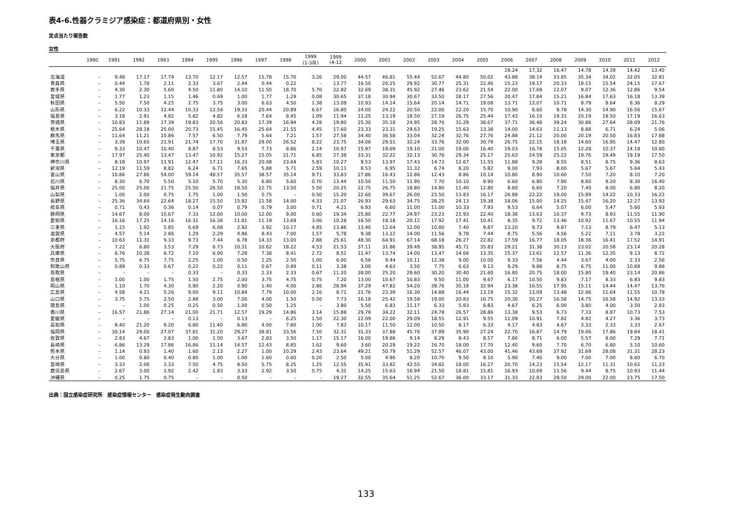表4-6.性器クラミジア感染症：都道府県別・女性
定点当たり報告数
女性
| | 1990 | 1991 | 1992 | 1993 | 1994 | 1995 | 1996 | 1997 | 1998 | 1999 (1-3月) | 1999 (4-12 | 2000 | 2001 | 2002 | 2003 | 2004 | 2005 | 2006 | 2007 | 2008 | 2009 | 2010 | 2011 | 2012 |
| --- | --- | --- | --- | --- | --- | --- | --- | --- | --- | --- | --- | --- | --- | --- | --- | --- | --- | --- | --- | --- | --- | --- | --- | --- |
| | | | | | | | | | | | | | | | | | | 19.24 | 17.32 | 16.47 | 14.78 | 14.39 | 14.42 | 13.45 |
| 北海道 | – | 9.48 | 17.17 | 17.74 | 13.70 | 12.17 | 12.57 | 15.78 | 15.70 | 3.26 | 29.00 | 44.57 | 46.81 | 55.44 | 52.67 | 44.80 | 50.02 | 43.88 | 38.14 | 33.85 | 35.34 | 34.02 | 32.05 | 32.81 |
| 青森県 | – | 0.44 | 1.78 | 2.11 | 2.33 | 3.67 | 2.44 | 0.44 | 0.22 | – | 13.77 | 16.50 | 20.25 | 29.92 | 30.77 | 25.31 | 22.46 | 15.23 | 19.17 | 20.33 | 18.15 | 15.54 | 24.15 | 17.67 |
| 岩手県 | – | 4.30 | 2.30 | 5.60 | 4.50 | 11.80 | 14.10 | 11.50 | 18.70 | 5.70 | 22.92 | 32.69 | 38.31 | 45.92 | 27.46 | 23.62 | 21.54 | 22.00 | 17.69 | 12.07 | 9.07 | 12.36 | 12.86 | 9.54 |
| 宮城県 | – | 1.77 | 1.23 | 1.15 | 1.46 | 0.69 | 1.00 | 1.77 | 1.29 | 0.08 | 30.65 | 37.18 | 30.94 | 30.67 | 33.50 | 28.17 | 27.56 | 20.47 | 17.84 | 15.21 | 16.84 | 17.63 | 16.18 | 13.39 |
| 秋田県 | – | 5.50 | 7.50 | 4.25 | 2.75 | 3.75 | 3.00 | 6.63 | 4.50 | 1.38 | 13.09 | 10.93 | 14.14 | 15.64 | 20.14 | 14.71 | 19.08 | 13.71 | 12.07 | 10.71 | 8.79 | 8.64 | 8.36 | 8.29 |
| 山形県 | – | 6.22 | 10.33 | 12.44 | 10.33 | 12.56 | 19.33 | 20.44 | 20.89 | 6.67 | 16.80 | 24.00 | 24.22 | 20.50 | 22.00 | 22.20 | 15.70 | 10.90 | 8.60 | 9.78 | 14.30 | 14.90 | 16.56 | 15.67 |
| 福島県 | – | 3.18 | 2.91 | 4.82 | 5.82 | 4.82 | 6.18 | 7.64 | 8.45 | 1.09 | 11.94 | 11.25 | 13.19 | 18.50 | 27.19 | 26.75 | 25.44 | 17.43 | 16.10 | 19.31 | 20.19 | 18.50 | 17.19 | 16.63 |
| 茨城県 | – | 10.83 | 11.89 | 17.39 | 19.83 | 20.56 | 20.83 | 17.39 | 16.94 | 4.28 | 19.80 | 25.30 | 35.18 | 24.95 | 28.76 | 31.29 | 38.67 | 37.71 | 36.48 | 39.24 | 30.86 | 27.64 | 28.09 | 21.76 |
| 栃木県 | – | 25.64 | 28.18 | 25.00 | 20.73 | 15.45 | 16.45 | 25.64 | 21.55 | 4.45 | 17.60 | 23.33 | 23.31 | 29.63 | 19.25 | 15.63 | 13.38 | 14.00 | 14.63 | 11.13 | 8.88 | 6.71 | 6.24 | 5.06 |
| 群馬県 | – | 11.64 | 11.21 | 10.86 | 7.57 | 6.50 | 7.79 | 5.64 | 7.21 | 1.57 | 27.58 | 34.40 | 36.58 | 33.04 | 32.24 | 32.76 | 27.76 | 24.88 | 21.12 | 20.00 | 20.19 | 20.50 | 16.83 | 17.88 |
| 埼玉県 | – | 3.39 | 10.65 | 21.91 | 21.74 | 17.70 | 31.87 | 29.00 | 26.52 | 8.22 | 23.75 | 34.06 | 29.51 | 32.24 | 33.76 | 32.00 | 30.79 | 26.75 | 22.15 | 18.18 | 14.60 | 16.95 | 14.47 | 12.80 |
| 千葉県 | – | 9.33 | 10.47 | 10.40 | 8.87 | 8.53 | 9.53 | 7.73 | 8.86 | 2.14 | 10.97 | 15.97 | 19.69 | 19.10 | 21.00 | 19.00 | 16.40 | 19.03 | 16.78 | 15.05 | 12.28 | 10.37 | 14.18 | 10.80 |
| 東京都 | – | 17.97 | 25.40 | 13.47 | 13.47 | 10.92 | 15.27 | 15.05 | 21.71 | 6.85 | 27.38 | 33.31 | 32.22 | 32.13 | 30.76 | 29.34 | 25.17 | 25.63 | 24.59 | 25.22 | 19.76 | 19.49 | 19.19 | 17.50 |
| 神奈川県 | – | 8.18 | 10.97 | 11.91 | 12.47 | 17.11 | 16.33 | 20.08 | 23.64 | 5.83 | 10.27 | 9.53 | 13.97 | 17.43 | 14.73 | 12.67 | 11.55 | 11.88 | 9.28 | 8.55 | 8.51 | 8.75 | 9.36 | 8.63 |
| 新潟県 | – | 12.19 | 11.59 | 8.82 | 6.24 | 6.71 | 7.65 | 5.88 | 5.71 | 2.59 | 10.11 | 8.53 | 6.95 | 11.32 | 6.74 | 8.20 | 5.82 | 9.00 | 7.93 | 8.00 | 5.67 | 5.67 | 5.64 | 5.43 |
| 富山県 | – | 10.86 | 27.86 | 54.00 | 59.14 | 48.57 | 35.57 | 38.57 | 35.14 | 9.71 | 33.83 | 27.86 | 16.43 | 12.86 | 12.43 | 8.86 | 10.14 | 10.80 | 8.90 | 10.60 | 7.50 | 7.20 | 8.10 | 7.20 |
| 石川県 | – | 8.30 | 6.70 | 5.50 | 5.10 | 5.70 | 5.30 | 6.80 | 5.60 | 0.70 | 13.44 | 10.50 | 11.50 | 11.90 | 7.70 | 10.10 | 8.90 | 6.60 | 6.80 | 7.90 | 8.60 | 9.20 | 8.30 | 16.40 |
| 福井県 | – | 25.00 | 25.00 | 21.75 | 25.50 | 26.50 | 18.50 | 22.75 | 13.50 | 5.50 | 20.25 | 22.75 | 26.75 | 18.80 | 14.80 | 11.40 | 12.80 | 8.60 | 6.60 | 7.20 | 7.40 | 8.00 | 6.80 | 8.20 |
| 山梨県 | – | 1.00 | 2.00 | 0.75 | 1.75 | 1.00 | 1.50 | 0.75 | – | 0.50 | 15.20 | 22.60 | 39.67 | 26.00 | 23.50 | 13.83 | 16.17 | 26.88 | 22.22 | 19.00 | 15.89 | 14.22 | 10.33 | 16.22 |
| 長野県 | – | 25.36 | 34.64 | 22.64 | 18.27 | 15.50 | 15.92 | 11.58 | 14.00 | 4.33 | 21.07 | 26.93 | 29.63 | 34.75 | 28.25 | 24.13 | 19.38 | 18.06 | 15.00 | 14.25 | 15.47 | 16.20 | 12.27 | 13.93 |
| 岐阜県 | – | 0.71 | 0.43 | 0.36 | 0.14 | 0.07 | 0.79 | 0.79 | 3.00 | 0.71 | 4.21 | 6.93 | 6.60 | 11.00 | 11.00 | 10.33 | 7.93 | 9.53 | 6.64 | 5.07 | 6.00 | 5.47 | 5.60 | 5.93 |
| 静岡県 | – | 14.67 | 8.00 | 10.67 | 7.33 | 12.00 | 10.00 | 12.00 | 9.00 | 0.60 | 19.34 | 25.80 | 22.77 | 24.97 | 23.23 | 21.93 | 22.40 | 18.38 | 13.63 | 10.37 | 9.73 | 8.93 | 11.55 | 11.90 |
| 愛知県 | – | 16.16 | 17.25 | 14.16 | 16.31 | 16.38 | 11.81 | 11.19 | 13.69 | 3.06 | 10.28 | 16.50 | 18.18 | 20.12 | 17.92 | 17.41 | 10.41 | 8.35 | 9.72 | 13.46 | 10.92 | 11.67 | 10.55 | 11.94 |
| 三重県 | – | 1.15 | 1.92 | 5.85 | 6.69 | 6.08 | 2.92 | 3.92 | 10.17 | 4.85 | 13.86 | 13.40 | 12.64 | 12.00 | 10.80 | 7.40 | 9.87 | 13.20 | 9.73 | 9.87 | 7.13 | 8.79 | 6.47 | 5.13 |
| 滋賀県 | – | 4.57 | 5.14 | 2.86 | 1.29 | 2.29 | 4.86 | 8.43 | 7.00 | 1.57 | 5.78 | 9.38 | 13.22 | 14.00 | 11.56 | 9.78 | 7.44 | 8.75 | 5.56 | 4.56 | 5.22 | 7.11 | 3.78 | 3.22 |
| 京都府 | – | 10.63 | 11.31 | 9.33 | 9.73 | 7.44 | 6.78 | 14.33 | 13.00 | 2.88 | 25.61 | 48.30 | 64.91 | 67.14 | 68.18 | 26.27 | 22.82 | 17.59 | 16.77 | 18.05 | 18.36 | 16.41 | 17.52 | 14.91 |
| 大阪府 | – | 7.22 | 6.80 | 3.53 | 7.29 | 6.73 | 10.31 | 10.62 | 18.22 | 4.53 | 21.53 | 37.11 | 31.86 | 39.49 | 38.95 | 45.71 | 35.83 | 29.21 | 31.38 | 30.13 | 23.02 | 20.58 | 23.14 | 20.28 |
| 兵庫県 | – | 6.76 | 10.38 | 6.72 | 7.10 | 6.00 | 7.28 | 7.38 | 8.41 | 2.72 | 8.51 | 11.47 | 13.74 | 14.00 | 13.47 | 14.68 | 13.35 | 15.37 | 13.61 | 12.57 | 11.36 | 12.35 | 9.13 | 8.72 |
| 奈良県 | – | 5.75 | 6.75 | 7.75 | 2.25 | 1.00 | 0.50 | 1.25 | 2.50 | 1.00 | 6.00 | 6.56 | 9.44 | 10.11 | 12.38 | 9.00 | 10.00 | 9.33 | 7.56 | 4.44 | 3.67 | 4.00 | 2.33 | 2.56 |
| 和歌山県 | – | 0.89 | 0.33 | 0.67 | 0.22 | 0.22 | 0.11 | 0.67 | 0.89 | 0.11 | 3.38 | 3.00 | 4.63 | 3.50 | 7.75 | 6.63 | 9.13 | 9.29 | 9.88 | 8.75 | 6.75 | 11.00 | 10.88 | 9.88 |
| 鳥取県 | – | – | – | – | 0.33 | – | 0.33 | 2.33 | 2.33 | 0.67 | 11.20 | 28.00 | 25.20 | 29.60 | 30.20 | 30.40 | 21.60 | 16.80 | 20.75 | 18.00 | 15.80 | 19.40 | 23.14 | 20.86 |
| 島根県 | – | 1.00 | 1.00 | 1.75 | 1.50 | 2.75 | 2.00 | 3.75 | 4.75 | 0.75 | 7.20 | 13.00 | 10.67 | 10.83 | 9.50 | 11.00 | 9.67 | 6.17 | 10.50 | 9.83 | 7.17 | 8.33 | 6.83 | 9.83 |
| 岡山県 | – | 1.10 | 1.70 | 4.30 | 5.90 | 2.20 | 0.90 | 1.40 | 4.00 | 2.86 | 28.94 | 37.29 | 47.82 | 54.20 | 39.76 | 35.18 | 32.94 | 23.38 | 16.55 | 17.95 | 15.11 | 14.44 | 14.47 | 13.76 |
| 広島県 | – | 4.58 | 4.21 | 5.26 | 9.00 | 9.11 | 10.84 | 7.79 | 10.00 | 2.16 | 8.71 | 21.76 | 23.39 | 16.30 | 14.88 | 16.44 | 13.19 | 15.32 | 13.09 | 13.48 | 12.96 | 11.64 | 11.55 | 10.78 |
| 山口県 | – | 3.75 | 5.75 | 2.50 | 2.88 | 3.00 | 7.00 | 4.00 | 1.50 | 0.50 | 7.73 | 16.18 | 25.42 | 19.58 | 19.00 | 20.83 | 16.75 | 20.30 | 20.27 | 16.58 | 14.75 | 16.58 | 14.92 | 13.33 |
| 徳島県 | – | – | 1.00 | 0.25 | 0.25 | 0.50 | 1.00 | 0.50 | 1.25 | – | 3.80 | 5.50 | 6.83 | 11.17 | 6.33 | 5.83 | 6.83 | 4.67 | 6.25 | 6.00 | 3.80 | 4.00 | 3.50 | 2.83 |
| 香川県 | – | 16.57 | 21.86 | 27.14 | 21.00 | 21.71 | 12.57 | 19.29 | 14.86 | 3.14 | 15.88 | 29.78 | 34.22 | 32.11 | 24.78 | 26.57 | 28.86 | 13.38 | 9.53 | 6.73 | 7.33 | 8.87 | 10.73 | 7.53 |
| 愛媛県 | – | – | – | – | 0.13 | – | 0.13 | – | 6.25 | 1.50 | 22.30 | 22.09 | 22.00 | 29.09 | 18.55 | 12.91 | 9.55 | 11.09 | 10.91 | 7.82 | 4.82 | 4.27 | 3.36 | 3.73 |
| 高知県 | – | 8.40 | 21.20 | 9.20 | 6.80 | 11.40 | 6.80 | 4.00 | 7.80 | 1.00 | 7.83 | 10.17 | 11.50 | 12.00 | 10.50 | 8.17 | 6.33 | 4.17 | 4.83 | 4.67 | 3.33 | 2.33 | 3.33 | 2.67 |
| 福岡県 | – | 30.14 | 29.00 | 27.07 | 37.81 | 31.20 | 29.27 | 38.81 | 33.56 | 7.50 | 32.31 | 31.33 | 37.88 | 45.78 | 37.89 | 35.90 | 27.24 | 22.70 | 16.87 | 14.79 | 19.06 | 17.86 | 19.84 | 18.41 |
| 佐賀県 | – | 2.83 | 4.67 | 2.83 | 1.00 | 1.50 | 3.67 | 2.83 | 3.50 | 1.17 | 15.17 | 16.00 | 19.86 | 9.14 | 8.29 | 8.43 | 8.57 | 7.86 | 8.71 | 6.00 | 5.57 | 8.00 | 7.29 | 7.71 |
| 長崎県 | – | 6.86 | 13.29 | 17.86 | 16.86 | 11.14 | 14.57 | 12.43 | 8.85 | 1.62 | 9.60 | 3.60 | 20.29 | 19.22 | 16.70 | 18.00 | 17.70 | 12.40 | 9.60 | 7.70 | 6.70 | 6.80 | 5.10 | 10.60 |
| 熊本県 | – | 1.14 | 0.93 | 1.40 | 1.60 | 2.13 | 2.27 | 1.00 | 10.29 | 2.43 | 23.64 | 49.21 | 50.79 | 51.29 | 52.57 | 46.07 | 43.00 | 41.46 | 43.69 | 37.92 | 31.69 | 28.08 | 31.31 | 28.23 |
| 大分県 | – | 1.00 | 0.80 | 0.40 | 0.80 | 1.00 | 1.00 | 1.60 | 0.60 | 0.20 | 2.50 | 5.00 | 4.90 | 8.20 | 10.70 | 9.50 | 8.10 | 5.90 | 7.40 | 9.00 | 7.00 | 7.00 | 8.60 | 6.70 |
| 宮崎県 | – | 3.33 | 2.00 | 2.33 | 7.50 | 4.75 | 8.50 | 5.75 | 8.25 | 1.25 | 12.55 | 35.91 | 33.82 | 42.55 | 34.82 | 18.00 | 16.27 | 20.70 | 14.23 | 15.54 | 12.17 | 11.31 | 10.62 | 11.23 |
| 鹿児島県 | – | 2.67 | 3.00 | 2.92 | 2.42 | 1.83 | 3.33 | 2.92 | 3.50 | 0.75 | 4.31 | 14.25 | 15.63 | 16.94 | 21.50 | 18.81 | 15.81 | 16.93 | 10.69 | 11.56 | 9.44 | 8.75 | 10.93 | 11.44 |
| 沖縄県 | – | 0.25 | 1.75 | 0.75 | – | – | 0.50 | – | – | – | 19.27 | 32.55 | 35.64 | 51.25 | 52.67 | 36.00 | 33.17 | 31.33 | 22.83 | 28.50 | 29.00 | 22.00 | 23.75 | 17.50 |
出典：国立感染症研究所　感染症情報センター　感染症発生動向調査
133